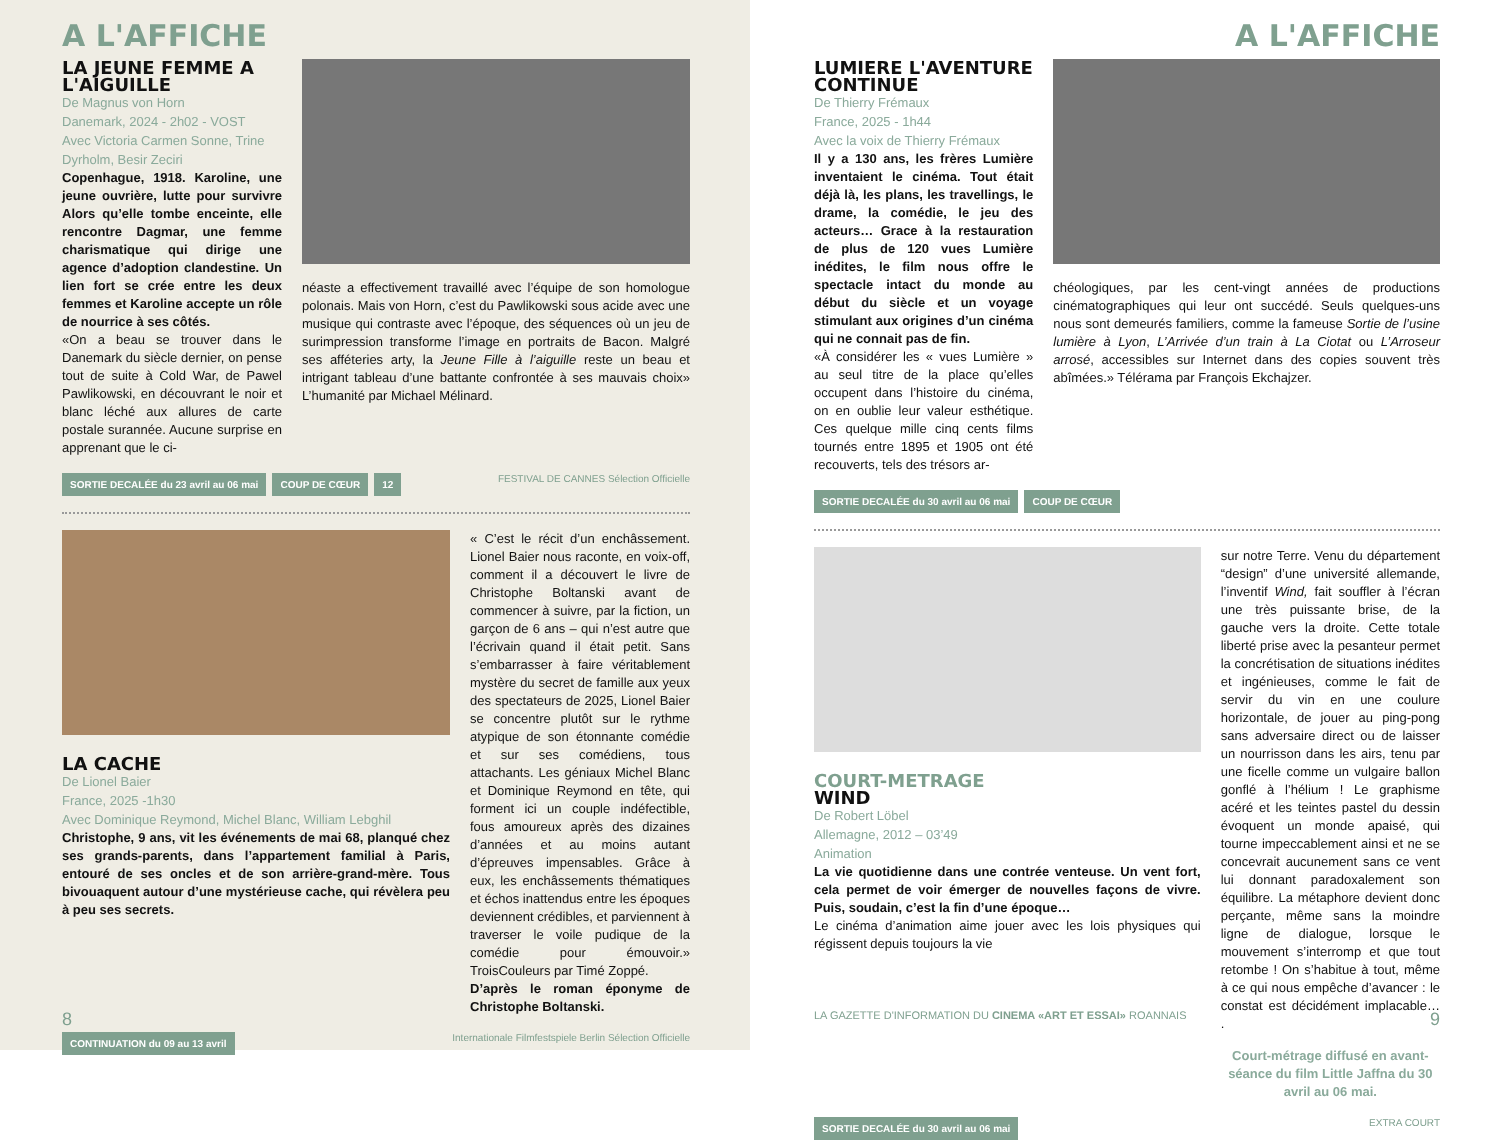A L'AFFICHE
LA JEUNE FEMME A L'AIGUILLE
De Magnus von Horn
Danemark, 2024 - 2h02 - VOST
Avec Victoria Carmen Sonne, Trine Dyrholm, Besir Zeciri
Copenhague, 1918. Karoline, une jeune ouvrière, lutte pour survivre Alors qu’elle tombe enceinte, elle rencontre Dagmar, une femme charismatique qui dirige une agence d’adoption clandestine. Un lien fort se crée entre les deux femmes et Karoline accepte un rôle de nourrice à ses côtés.
«On a beau se trouver dans le Danemark du siècle dernier, on pense tout de suite à Cold War, de Pawel Pawlikowski, en découvrant le noir et blanc léché aux allures de carte postale surannée. Aucune surprise en apprenant que le ci-
néaste a effectivement travaillé avec l’équipe de son homologue polonais. Mais von Horn, c’est du Pawlikowski sous acide avec une musique qui contraste avec l’époque, des séquences où un jeu de surimpression transforme l’image en portraits de Bacon. Malgré ses afféteries arty, la Jeune Fille à l’aiguille reste un beau et intrigant tableau d’une battante confrontée à ses mauvais choix» L’humanité par Michael Mélinard.
SORTIE DECALÉE du 23 avril au 06 mai COUP DE CŒUR 12 FESTIVAL DE CANNES Sélection Officielle
LA CACHE
De Lionel Baier
France, 2025 -1h30
Avec Dominique Reymond, Michel Blanc, William Lebghil
Christophe, 9 ans, vit les événements de mai 68, planqué chez ses grands-parents, dans l’appartement familial à Paris, entouré de ses oncles et de son arrière-grand-mère. Tous bivouaquent autour d’une mystérieuse cache, qui révèlera peu à peu ses secrets.
« C’est le récit d’un enchâssement. Lionel Baier nous raconte, en voix-off, comment il a découvert le livre de Christophe Boltanski avant de commencer à suivre, par la fiction, un garçon de 6 ans – qui n’est autre que l’écrivain quand il était petit. Sans s’embarrasser à faire véritablement mystère du secret de famille aux yeux des spectateurs de 2025, Lionel Baier se concentre plutôt sur le rythme atypique de son étonnante comédie et sur ses comédiens, tous attachants. Les géniaux Michel Blanc et Dominique Reymond en tête, qui forment ici un couple indéfectible, fous amoureux après des dizaines d’années et au moins autant d’épreuves impensables. Grâce à eux, les enchâssements thématiques et échos inattendus entre les époques deviennent crédibles, et parviennent à traverser le voile pudique de la comédie pour émouvoir.» TroisCouleurs par Timé Zoppé.
D’après le roman éponyme de Christophe Boltanski.
CONTINUATION du 09 au 13 avril Internationale Filmfestspiele Berlin Sélection Officielle
8
A L'AFFICHE
LUMIERE L'AVENTURE CONTINUE
De Thierry Frémaux
France, 2025 - 1h44
Avec la voix de Thierry Frémaux
Il y a 130 ans, les frères Lumière inventaient le cinéma. Tout était déjà là, les plans, les travellings, le drame, la comédie, le jeu des acteurs… Grace à la restauration de plus de 120 vues Lumière inédites, le film nous offre le spectacle intact du monde au début du siècle et un voyage stimulant aux origines d’un cinéma qui ne connait pas de fin.
«À considérer les « vues Lumière » au seul titre de la place qu’elles occupent dans l’histoire du cinéma, on en oublie leur valeur esthétique. Ces quelque mille cinq cents films tournés entre 1895 et 1905 ont été recouverts, tels des trésors ar-
chéologiques, par les cent-vingt années de productions cinématographiques qui leur ont succédé. Seuls quelques-uns nous sont demeurés familiers, comme la fameuse Sortie de l’usine lumière à Lyon, L’Arrivée d’un train à La Ciotat ou L’Arroseur arrosé, accessibles sur Internet dans des copies souvent très abîmées.» Télérama par François Ekchajzer.
SORTIE DECALÉE du 30 avril au 06 mai COUP DE CŒUR
COURT-METRAGE
WIND
De Robert Löbel
Allemagne, 2012 – 03’49
Animation
La vie quotidienne dans une contrée venteuse. Un vent fort, cela permet de voir émerger de nouvelles façons de vivre. Puis, soudain, c’est la fin d’une époque…
Le cinéma d’animation aime jouer avec les lois physiques qui régissent depuis toujours la vie
sur notre Terre. Venu du département “design” d’une université allemande, l’inventif Wind, fait souffler à l’écran une très puissante brise, de la gauche vers la droite. Cette totale liberté prise avec la pesanteur permet la concrétisation de situations inédites et ingénieuses, comme le fait de servir du vin en une coulure horizontale, de jouer au ping-pong sans adversaire direct ou de laisser un nourrisson dans les airs, tenu par une ficelle comme un vulgaire ballon gonflé à l’hélium ! Le graphisme acéré et les teintes pastel du dessin évoquent un monde apaisé, qui tourne impeccablement ainsi et ne se concevrait aucunement sans ce vent lui donnant paradoxalement son équilibre. La métaphore devient donc perçante, même sans la moindre ligne de dialogue, lorsque le mouvement s’interromp et que tout retombe ! On s’habitue à tout, même à ce qui nous empêche d’avancer : le constat est décidément implacable… .
Court-métrage diffusé en avant-séance du film Little Jaffna du 30 avril au 06 mai.
SORTIE DECALÉE du 30 avril au 06 mai EXTRA COURT
LA GAZETTE D'INFORMATION DU CINEMA «ART ET ESSAI» ROANNAIS 9